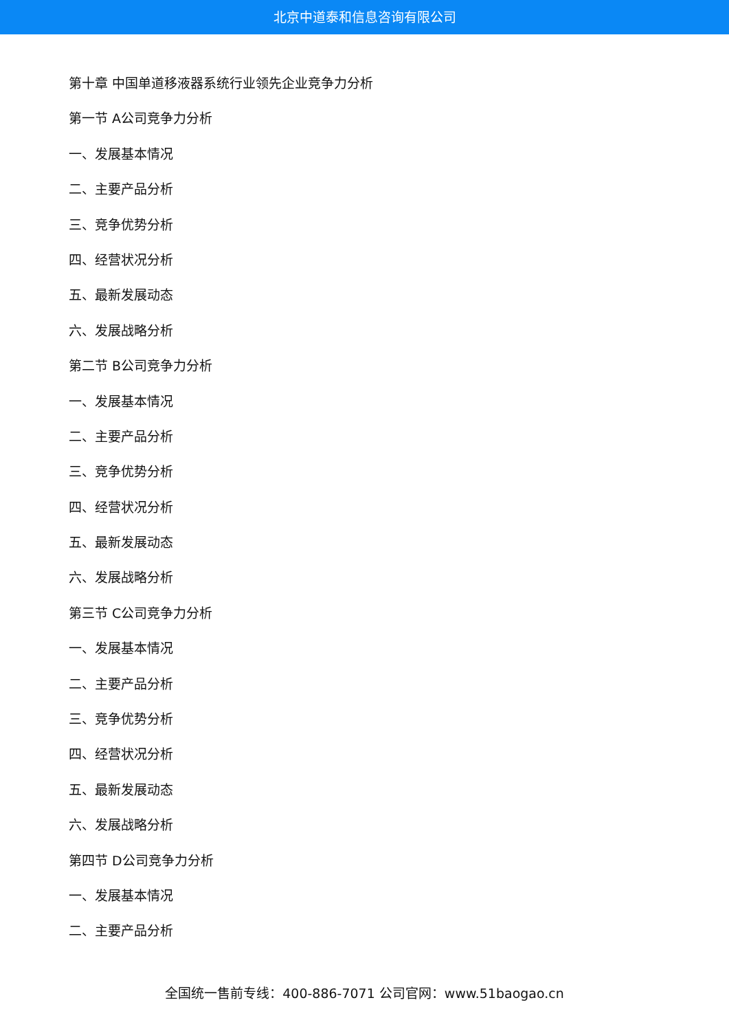北京中道泰和信息咨询有限公司
第十章 中国单道移液器系统行业领先企业竞争力分析
第一节 A公司竞争力分析
一、发展基本情况
二、主要产品分析
三、竞争优势分析
四、经营状况分析
五、最新发展动态
六、发展战略分析
第二节 B公司竞争力分析
一、发展基本情况
二、主要产品分析
三、竞争优势分析
四、经营状况分析
五、最新发展动态
六、发展战略分析
第三节 C公司竞争力分析
一、发展基本情况
二、主要产品分析
三、竞争优势分析
四、经营状况分析
五、最新发展动态
六、发展战略分析
第四节 D公司竞争力分析
一、发展基本情况
二、主要产品分析
全国统一售前专线：400-886-7071 公司官网：www.51baogao.cn